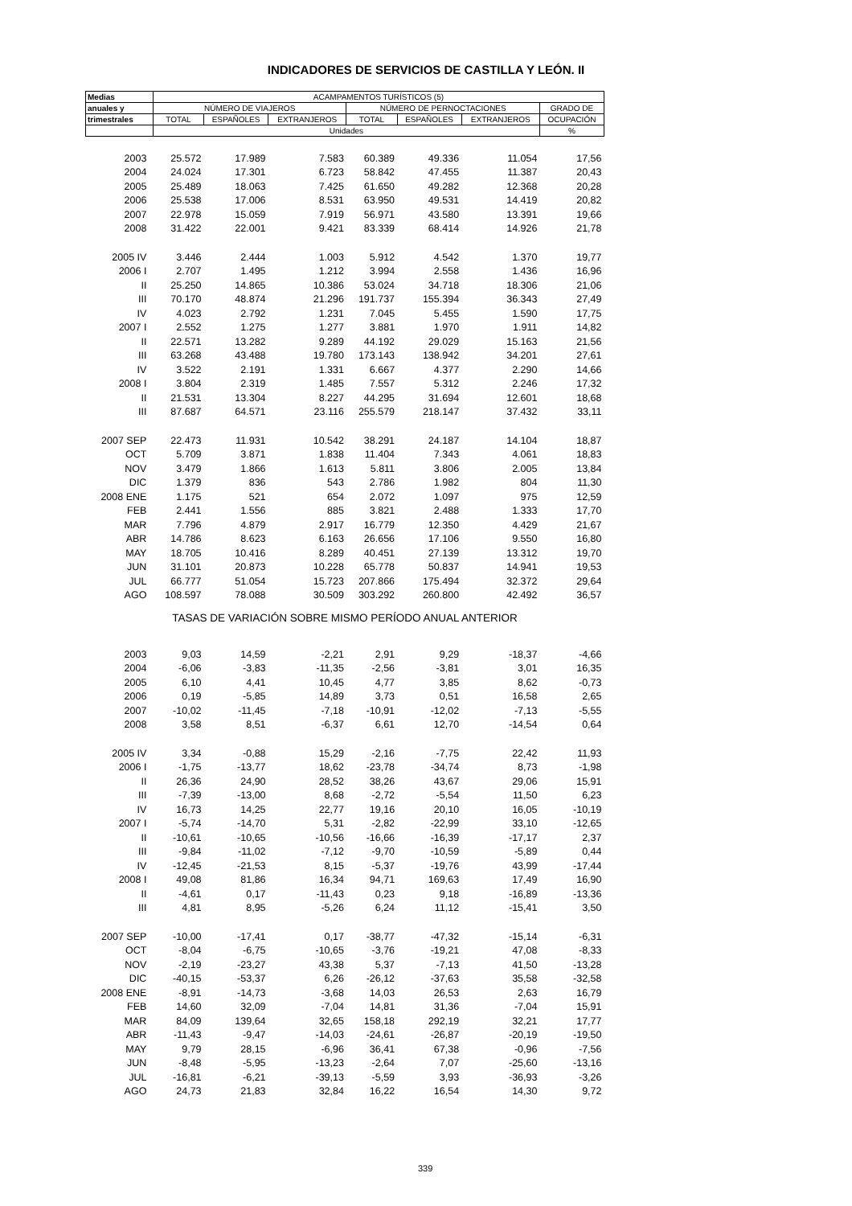INDICADORES DE SERVICIOS DE CASTILLA Y LEÓN. II
| Medias | ACAMPAMENTOS TURÍSTICOS (5) | | | | | | |
| --- | --- | --- | --- | --- | --- | --- | --- |
| anuales y | NÚMERO DE VIAJEROS | | | NÚMERO DE PERNOCTACIONES | | | GRADO DE |
| trimestrales | TOTAL | ESPAÑOLES | EXTRANJEROS | TOTAL | ESPAÑOLES | EXTRANJEROS | OCUPACIÓN |
| | Unidades | | | | | | % |
| 2003 | 25.572 | 17.989 | 7.583 | 60.389 | 49.336 | 11.054 | 17,56 |
| 2004 | 24.024 | 17.301 | 6.723 | 58.842 | 47.455 | 11.387 | 20,43 |
| 2005 | 25.489 | 18.063 | 7.425 | 61.650 | 49.282 | 12.368 | 20,28 |
| 2006 | 25.538 | 17.006 | 8.531 | 63.950 | 49.531 | 14.419 | 20,82 |
| 2007 | 22.978 | 15.059 | 7.919 | 56.971 | 43.580 | 13.391 | 19,66 |
| 2008 | 31.422 | 22.001 | 9.421 | 83.339 | 68.414 | 14.926 | 21,78 |
| 2005 IV | 3.446 | 2.444 | 1.003 | 5.912 | 4.542 | 1.370 | 19,77 |
| 2006 I | 2.707 | 1.495 | 1.212 | 3.994 | 2.558 | 1.436 | 16,96 |
| II | 25.250 | 14.865 | 10.386 | 53.024 | 34.718 | 18.306 | 21,06 |
| III | 70.170 | 48.874 | 21.296 | 191.737 | 155.394 | 36.343 | 27,49 |
| IV | 4.023 | 2.792 | 1.231 | 7.045 | 5.455 | 1.590 | 17,75 |
| 2007 I | 2.552 | 1.275 | 1.277 | 3.881 | 1.970 | 1.911 | 14,82 |
| II | 22.571 | 13.282 | 9.289 | 44.192 | 29.029 | 15.163 | 21,56 |
| III | 63.268 | 43.488 | 19.780 | 173.143 | 138.942 | 34.201 | 27,61 |
| IV | 3.522 | 2.191 | 1.331 | 6.667 | 4.377 | 2.290 | 14,66 |
| 2008 I | 3.804 | 2.319 | 1.485 | 7.557 | 5.312 | 2.246 | 17,32 |
| II | 21.531 | 13.304 | 8.227 | 44.295 | 31.694 | 12.601 | 18,68 |
| III | 87.687 | 64.571 | 23.116 | 255.579 | 218.147 | 37.432 | 33,11 |
| 2007 SEP | 22.473 | 11.931 | 10.542 | 38.291 | 24.187 | 14.104 | 18,87 |
| OCT | 5.709 | 3.871 | 1.838 | 11.404 | 7.343 | 4.061 | 18,83 |
| NOV | 3.479 | 1.866 | 1.613 | 5.811 | 3.806 | 2.005 | 13,84 |
| DIC | 1.379 | 836 | 543 | 2.786 | 1.982 | 804 | 11,30 |
| 2008 ENE | 1.175 | 521 | 654 | 2.072 | 1.097 | 975 | 12,59 |
| FEB | 2.441 | 1.556 | 885 | 3.821 | 2.488 | 1.333 | 17,70 |
| MAR | 7.796 | 4.879 | 2.917 | 16.779 | 12.350 | 4.429 | 21,67 |
| ABR | 14.786 | 8.623 | 6.163 | 26.656 | 17.106 | 9.550 | 16,80 |
| MAY | 18.705 | 10.416 | 8.289 | 40.451 | 27.139 | 13.312 | 19,70 |
| JUN | 31.101 | 20.873 | 10.228 | 65.778 | 50.837 | 14.941 | 19,53 |
| JUL | 66.777 | 51.054 | 15.723 | 207.866 | 175.494 | 32.372 | 29,64 |
| AGO | 108.597 | 78.088 | 30.509 | 303.292 | 260.800 | 42.492 | 36,57 |
| TASAS DE VARIACIÓN SOBRE MISMO PERÍODO ANUAL ANTERIOR | | | | | | | |
| 2003 | 9,03 | 14,59 | -2,21 | 2,91 | 9,29 | -18,37 | -4,66 |
| 2004 | -6,06 | -3,83 | -11,35 | -2,56 | -3,81 | 3,01 | 16,35 |
| 2005 | 6,10 | 4,41 | 10,45 | 4,77 | 3,85 | 8,62 | -0,73 |
| 2006 | 0,19 | -5,85 | 14,89 | 3,73 | 0,51 | 16,58 | 2,65 |
| 2007 | -10,02 | -11,45 | -7,18 | -10,91 | -12,02 | -7,13 | -5,55 |
| 2008 | 3,58 | 8,51 | -6,37 | 6,61 | 12,70 | -14,54 | 0,64 |
| 2005 IV | 3,34 | -0,88 | 15,29 | -2,16 | -7,75 | 22,42 | 11,93 |
| 2006 I | -1,75 | -13,77 | 18,62 | -23,78 | -34,74 | 8,73 | -1,98 |
| II | 26,36 | 24,90 | 28,52 | 38,26 | 43,67 | 29,06 | 15,91 |
| III | -7,39 | -13,00 | 8,68 | -2,72 | -5,54 | 11,50 | 6,23 |
| IV | 16,73 | 14,25 | 22,77 | 19,16 | 20,10 | 16,05 | -10,19 |
| 2007 I | -5,74 | -14,70 | 5,31 | -2,82 | -22,99 | 33,10 | -12,65 |
| II | -10,61 | -10,65 | -10,56 | -16,66 | -16,39 | -17,17 | 2,37 |
| III | -9,84 | -11,02 | -7,12 | -9,70 | -10,59 | -5,89 | 0,44 |
| IV | -12,45 | -21,53 | 8,15 | -5,37 | -19,76 | 43,99 | -17,44 |
| 2008 I | 49,08 | 81,86 | 16,34 | 94,71 | 169,63 | 17,49 | 16,90 |
| II | -4,61 | 0,17 | -11,43 | 0,23 | 9,18 | -16,89 | -13,36 |
| III | 4,81 | 8,95 | -5,26 | 6,24 | 11,12 | -15,41 | 3,50 |
| 2007 SEP | -10,00 | -17,41 | 0,17 | -38,77 | -47,32 | -15,14 | -6,31 |
| OCT | -8,04 | -6,75 | -10,65 | -3,76 | -19,21 | 47,08 | -8,33 |
| NOV | -2,19 | -23,27 | 43,38 | 5,37 | -7,13 | 41,50 | -13,28 |
| DIC | -40,15 | -53,37 | 6,26 | -26,12 | -37,63 | 35,58 | -32,58 |
| 2008 ENE | -8,91 | -14,73 | -3,68 | 14,03 | 26,53 | 2,63 | 16,79 |
| FEB | 14,60 | 32,09 | -7,04 | 14,81 | 31,36 | -7,04 | 15,91 |
| MAR | 84,09 | 139,64 | 32,65 | 158,18 | 292,19 | 32,21 | 17,77 |
| ABR | -11,43 | -9,47 | -14,03 | -24,61 | -26,87 | -20,19 | -19,50 |
| MAY | 9,79 | 28,15 | -6,96 | 36,41 | 67,38 | -0,96 | -7,56 |
| JUN | -8,48 | -5,95 | -13,23 | -2,64 | 7,07 | -25,60 | -13,16 |
| JUL | -16,81 | -6,21 | -39,13 | -5,59 | 3,93 | -36,93 | -3,26 |
| AGO | 24,73 | 21,83 | 32,84 | 16,22 | 16,54 | 14,30 | 9,72 |
339